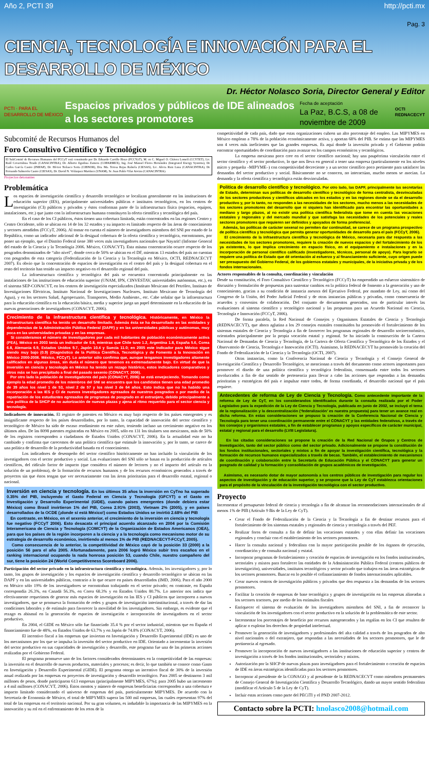Año 2, PCTI 39 http://pcti.mx
Pag. 3
CIENCIA, TECNOLOGÍA E INNOVACIÓN PARA EL DESARROLLO DE MÉXICO
Dr. Héctor Nolasco Soria, Director General y Editor
PCTI · PARA EL DESARROLLO DE MÉXICO Espacios privados y públicos de IDE alineados a los sectores promotores Fecha de aceptación
La Paz, B.C.S, a 08 de noviembre de 2009 OCTI REDNACECYT
Subcomité de Recursos Humanos del
Foro Consultivo Científico y Tecnológico
El SubComité de Recursos Humanos del FCCyT está constituido por Dr. Eduardo Carrillo Hoyo (FCCYyT), M. en C. Miguel O. Chávez Lomelí (CCYTET), Lic. Raúl Covarrubias Tirado (CANACINTRA), Dr. Alberto Eguibua Zamora (COPARMEX), Ing. José Manuel Flores Hernández (Integrated Energy Systems), Dr. Carlos García Castro (INIFAP), Dr. Héctor Nolasco Soria (CIBNOR), Dra. Ma. Teresa Rojas Rabiela (CIESAS), Lic. Alicia Ruiz Luna (CANACINTRA), Dr. Fernando Salmerón Castro (CIESAS), Dr. David N. Velázquez Martínez (UNAM), Sr. Juan Pablo Vilar Arvizu (CANACINTRA).
Proyectos detonantes
Problemática
Los espacios de investigación científica y desarrollo tecnológico se localizan generalmente en las instituciones de educación superior (IES), principalmente universidades públicas e institutos tecnológicos, en los centros de investigación (CI) públicos y privados y éstos conforman parte de la infraestructura física (espacios, equipos, instalaciones, etc.) que junto con la infraestructura humana constituyen la oferta científica y tecnológica del país.
En el caso de los CI públicos, éstos tienen una cobertura limitada, están concentrados en las regiones Centro y Centro Occidente, sólo se ubican en 14 de los 32 estados y su impacto es limitado respecto de las áreas de conocimiento y sectores atendidos (FCCyT, 2006). Al tomar en cuenta el número de investigadores miembros del SNI por estado de la República, como un indicador adicional de la desigual cobertura de la oferta científica y tecnológica, encontramos, por poner un ejemplo, que el Distrito Federal tiene 380 veces más investigadores nacionales que Nayarit! (Informe General del estado de la Ciencia y la Tecnología 2006. México, CONACYT). Esta misma concentración ocurre respecto de los posgrados denominados de “alto nivel”, donde cerca de 50% se ubican en el DF, mientras 13 estados del país no cuentan con posgrados de esta categoría (Federalización de la Ciencia y la Tecnología en México, OCTI, REDNACECYT 2007). Es obvio que la concentración de espacios de investigación en el centro del país y la desigual cobertura en el resto del territorio han tenido un impacto negativo en el desarrollo regional del país.
La infraestructura científica y tecnológica del país se encuentra concentrada principalmente en las instalaciones de las instituciones de educación superior (UNAM, IPN, CINVESTAV, universidades autónomas, etc.), en el sistema SEP-CONACYT, en los centros de investigación especializados (Instituto Mexicano del Petróleo, Instituto de Investigaciones Eléctricas, Instituto Nacional de Investigaciones Nucleares, Instituto Mexicano de Tecnología del Agua), y en los sectores Salud, Agropecuario, Transportes, Medio Ambiente., etc. Cabe señalar que la infraestructura para la educación científica en la educación básica, media y superior juega un papel determinante en la educación de las nuevas generaciones de investigadores (CONACYT, 2006).
Crecimiento de la infraestructura científica y tecnológica. Históricamente, en México la infraestructura científica ha tenido un desarrollo limitado. Además ésta se ha desarrollado en las entidades y dependencias de la Administración Pública Federal (DAPF) y en las universidades públicas y autónomas, muy poca en las universidades privadas y en las empresas.
Si consideramos el número de investigadores por cada mil habitantes de población económicamente activa (PEA), México en 2003 tenía un indicador de 0.8, mientras que Chile tuvo 1.2, Argentina 1.8, España 5.6, Corea 6.8, Alemania 6.9, Estados Unidos 9.7, Japón 10.4 y Suecia 11.0; en 2005 este indicador para México sigue siendo muy bajo (0.9) (Diagnóstico de la Política Científica, Tecnológica y de Fomento a la Innovación en México 2000-2006. México, FCCyT). Lo anterior sólo confirma que, aunque tengamos investigadores altamente calificados en algunas áreas, sin duda el número que tenemos es extremadamente bajo. En virtud de que la inversión en ciencia y tecnología en México ha tenido un rezago histórico, estos indicadores comparativos y otros más se han precipitado a final del pasado sexenio (CONACYT, 2006).
Por otro lado la población de investigadores del país (CONACYT, 2006) se está envejeciendo. Tomando como ejemplo la edad promedio de los miembros del SNI se encuentra que los candidatos tienen una edad promedio de 39 años los nivel 1 de 53, nivel 2 de 57 y los nivel 3 de 64 años. Esto indica que no ha habido una incorporación a las IES y CI de nuevos investigadores egresados de nuestros posgrados o por medio de la repatriación de los estudiantes egresados de programas de posgrado en el extranjero, debido principalmente a una política de la SHCP de no autorización de nuevas plazas y ajena al ritmo requerido para el sector ciencia y tecnología.
Indicadores de innovación. El registro de patentes en México es muy bajo respecto de los países emergentes y es insignificante respecto de los países desarrollados, por lo tanto, la capacidad de innovación del sector científico y tecnológico de México ha sido de escaso rendimiento en este rubro, teniendo incluso un crecimiento negativo en los últimos años. De las 8098 patentes registradas en México en 2005, sólo en 131 los titulares son mexicanos, más de 50% de los registros corresponden a ciudadanos de Estados Unidos (CONACYT, 2006). En la actualidad esto no ha cambiado y confirma que carecemos de una política científica que estimule la innovación y, por lo tanto, se carece de una política de desarrollo de la productividad basada en el conocimiento.
Los indicadores de desempeño del sector científico históricamente no han incluido la vinculación de los investigadores con el sector productivo y social. Las evaluaciones del SNI sólo se basan en la producción de artículos científicos, del ridículo factor de impacto (que considera el número de lectores y no el impacto del artículo en la solución de un problema), de la formación de recursos humanos y de los recursos económicos generados a través de proyectos sin que éstos tengan que ver necesariamente con las áreas prioritarias para el desarrollo estatal, regional o nacional.
Inversión en ciencia y tecnología. En los últimos 35 años la inversión en CyTno ha superado 0.35% del PIB, incluyendo el Gasto Federal en Ciencia y Tecnología (GFCYT) o el Gasto en Investigación y Desarrollo Experimental (GIDE), cuando países emergentes (donde debiera estar México) como Brasil invirtieron 1% del PIB, Corea 2.91% (2003), Vietnam 2% (2005), y en países desarrollados de la OCDE (¡donde sí está México!) como Estados Unidos se invirtió 2.68% del PIB
En contraste, en México, en el sexenio anterior, el crecimiento de la inversión en ciencia y tecnología fue negativo (FCCyT 2006). Esto desacata el principal acuerdo alcanzado en 2004 por la Comisión Interamericana de Ciencia y Tecnología (COMCYT) de la Organización de Estados Americanos (OEA), para que los países de la región incorporen a la ciencia y a la tecnología como mecanismo motor de su estrategia de desarrollo económico, invirtiendo al menos 1% de PIB (REDNACECYT-FCCyT, 2005).
Como consecuencia de lo anterior, la competitividad de México cayó de la posición 33 (2000) a la posición 56 para el año 2005. Afortunadamente, para 2006 logró México subir tres escaños en el ranking internacional ocupando la nada honrosa posición 53, cuando Chile, nuestro compañero del sur, tiene la posición 24 (World Competitiveness Scoreboard 2006).
Participación del sector privado en la infraestructura científica y tecnológica. Además, los investigadores y, por lo tanto, los grupos de investigación y los espacios de investigación científica y desarrollo tecnológico se ubican en las DAPF y en las universidades públicas, contrario a lo que ocurre en países desarrollados (IMD, 2006). Para el año 2000 en México sólo 19% de los investigadores se encontraban trabajando en el sector privado; en contraste, en España correspondía 26.3%, en Canadá 56.3%, en Corea 68.3% y en Estados Unidos 80.7%. Lo anterior nos indica que efectivamente requerimos de generar más espacios de investigación en las IES y CI públicos que incorporen a nuevos investigadores, que se promueva la formación de redes y grupos de investigación interinstitucional, a través de dar las condiciones laborales y de estímulo para favorecer la movilidad de los investigadores. Sin embargo, es evidente que el rezago es abismal en la generación de espacios de investigación e incorporación de investigadores en el sector productivo.
En 2004, el GIDE en México sólo fue financiado 35.4 % por el sector industrial, mientras que en España el financiamiento fue de 48%, en Estados Unidos de 63.7% y en Japón de 74.8% (CONACYT, 2006).
El incentivo fiscal a las empresas que inviertan en Investigación y Desarrollo Experimental (IDE) es uno de los mecanismos por los que se impulsa la inversión del sector productivo en IDE. Orientado a incrementar la inversión del sector productivo en sus capacidades de investigación y desarrollo, este programa fue una de las primeras acciones realizadas por el Gobierno Federal.
El programa promueve uno de los factores considerados determinantes en la competitividad de las empresas: la inversión en el desarrollo de nuevos productos, materiales y procesos; es decir, lo que también se conoce como Gasto en Investigación y Desarrollo Experimental (GIDE). El programa otorga un incentivo fiscal de 30% de la inversión anual realizada por las empresas en proyectos de investigación y desarrollo tecnológico. Para 2005 se destinaron 3 mil millones de pesos, donde participaron 613 empresas (principalmente MIPYMES, 67%); para 2005 hubo un incremento a 4 mil millones (CONACYT, 2006). Estos montos y número de empresas beneficiarias corresponden a una cobertura e impacto limitado considerando el universo de empresas del país, particularmente MIPYMES. De acuerdo con la Secretaría de Economía de México, el total de MIPYMES supera las 500 mil empresas, las cuales representan 97% del total de las empresas en el territorio nacional. Por su gran volumen, es indudable la importancia de las MIPYMES en la innovación y su rol en el enfrentamiento de los retos de la
competitividad de cada país, dado que estas organizaciones cubren un alto porcentaje del empleo. Las MIPYMES en México emplean a 78% de la población económicamente activa, y aportan 68% del PIB. Se estima que las MIPYMES son 4 veces más ineficientes que las grandes empresas. Es aquí donde la inversión privada y el Gobierno podrán encontrar oportunidades de coordinación para avanzar en los campos económicos y tecnológicos.
La empresa mexicana poco cree en el sector científico nacional; hay una paupérrima vinculación entre el sector científico y el sector productivo, lo que nos lleva en general a tener una empresa (particularmente en los niveles micro y pequeña –MIPYME–) con competitividad decreciente y a un sector científico poco pertinente para satisfacer las demandas del sector productivo y social. Básicamente no se conocen, no interactúan, mucho menos se asocian. La demanda y la oferta científica y tecnológica están desvinculadas.
Política de desarrollo científico y tecnológico. Por otro lado, las DAPF, principalmente las secretarías de Estado, determinan sus políticas de desarrollo científico y tecnológico de forma centralista, desvinculadas de los sectores productivos y científicos ubicados en los estados y en las regiones donde se da el desarrollo productivo y, por lo tanto, no responden a las necesidades de los sectores, mucho menos a las necesidades de los sectores promotores del desarrollo que ni siquiera han identificado para encontrar las oportunidades a mediano y largo plazos, al no existir una política científica federalista que tome en cuenta las vocaciones estatales y regionales y del mercado mundial y que satisfaga las necesidades de los potenciales y reales sectores promotores que requieren ser definidos y apoyados de forma preferencial.
Además, las políticas de carácter sexenal no permiten dar continuidad, se carece de un programa prospectivo de política científica y tecnológica que permita generar oportunidades de desarrollo para el país (FCCyT, 2006).
El crecimiento de la infraestructura científica y tecnológica de México, necesaria para dar respuesta a las necesidades de los sectores promotores, requiere la creación de nuevos espacios y del fortalecimiento de los ya existentes, lo que implica crecimiento en espacio físico, en el equipamiento e instalaciones y en la incorporación de personal científico calificado (investigadores, técnicos, personal de apoyo). Para lograrlo se requiere una política de Estado que dé orientación al esfuerzo y al financiamiento suficiente, cuyo origen puede ser presupuesto del Gobierno Federal, de los gobiernos estatales y municipales, de la iniciativa privada y de los fondos internacionales.
Actores responsables de la consulta, coordinación y vinculación
Desde su constitución, el Foro Consultivo Científico y Tecnológico (FCCyT) ha emprendido un esfuerzo sistemático de discusión y formulación de propuestas para sustentar cambios en la política federal de fomento a la generación y uso de conocimiento, gracias a su condición de instancia asesora del Ejecutivo Federal, por mandato de Ley, así como del Congreso de la Unión, del Poder Judicial Federal y de otras instancias públicas y privadas, como consecuencia de acuerdos y convenios de colaboración. Del conjunto de documentos generados, son de particular interés las evaluaciones al sistema científico y tecnológico nacional y las propuestas para un Acuerdo Nacional en Ciencia, Tecnología e Innovación (FCCyT, 2006).
De forma paralela, la Red Nacional de Consejos y Organismos Estatales de Ciencia y Tecnología (REDNACECYT), que ahora aglutina a los 29 consejos estatales constituidos ha promovido el fortalecimiento de los sistemas estatales de Ciencia y Tecnología a fin de favorecer los programas regionales de desarrollo socioeconómico, orientados principalmente por la propia vocación estatal y regional. Se ha iniciado la construcción de la Cartera Nacional de Demandas de Ciencia y Tecnología, de la Cartera de Oferta Científica y Tecnológica de los Estados y el Observatorio de Ciencia, Tecnología e Innovación (OCTI). Asimismo, la REDNACECYT ha promovido la creación del Fondo de Federalización de la Ciencia y la Tecnología (OCTI, 2007).
Otras instancias, como la Conferencia Nacional de Ciencia y Tecnología y el Consejo General de Investigación Científica y Desarrollo Tecnológico, se mencionan a través del documento como actores importantes para promover el diseño de una política científica y tecnológica federalista, consensuada entre todos los sectores involucrados a fin de dar sentido de pertenencia para llevar a cabo las acciones que respondan a las demandas prioritarias y estratégicas del país e impulsar entre todos, de forma coordinada, el desarrollo nacional que el país requiere.
Antecedentes de reforma de Ley de Ciencia y Tecnología. Como antecedente importante de la reforma de Ley de CyT, en los considerandos identificados durante la consulta realizada por el Poder Legislativo para la expedición de la Ley de Ciencia y Tecnología, publicada en junio de 2002, se incluyó el tema de la regionalización y la descentralización (‘federalización’ es nuestra propuesta) para tener un avance real en dicha reforma. En estas consideraciones se propuso la creación de la Conferencia Nacional de Ciencia y Tecnología para tener una coordinación permanente entre el CONACYT y las entidades federativas, a través de los consejos y organismos estatales, a fin de establecer programas y apoyos específicos de carácter municipal, estatal y regional para el desarrollo (LVIII Legislatura).
En las citadas consideraciones se propone la creación de la Red Nacional de Grupos y Centros de Investigación, tanto del sector público como del sector privado. Adicionalmente se propone la constitución de los fondos institucionales, sectoriales y mixtos a fin de apoyar la investigación científica, tecnológica y la formación de recursos humanos especializados a través de becas. También, el establecimiento de mecanismos de coordinación y colaboración entre la Secretaría de Educación Pública y el CONACYT para generar un posgrado de calidad y la formación y consolidación de grupos académicos de investigación.
Asimismo, es necesario dotar de mayor autonomía a los centros públicos de investigación para regular los aspectos de investigación y de educación superior, y se propone que la Ley de CyT establezca orientaciones para el propósito de la vinculación de la investigación tecnológica con el sector productivo.
Proyecto
Incrementar el presupuesto federal de ciencia y tecnología a fin de alcanzar las recomendaciones internacionales de al menos 1% de PIB (Artículo 9 Bis de la Ley de CyT).
Crear el Fondo de Federalización de la Ciencia y la Tecnología a fin de destinar recursos para el fortalecimiento de los sistemas estatales y regionales de ciencia y tecnología a través del PEF.
Realizar foros de consulta a fin de definir las vocaciones estatales y con ellas definir las vocaciones regionales y concluir con el establecimiento de los sectores promotores.
Hacer la consulta nacional y federalista con la mayor participación posible de los órganos de ejecución, coordinación y de consulta nacional y estatal.
Incorporar programas de fortalecimiento y creación de espacios de investigación en los fondos institucionales, sectoriales y mixtos para fortalecer las entidades de la Administración Pública Federal (centros públicos de investigación), universidades, institutos tecnológicos y sector privado que trabajen en las áreas estratégicas de los sectores promotores. Buscar en lo posible el cofinanciamiento de fondos internacionales aplicables.
Crear nuevos centros de investigación públicos y privados que den respuesta a las demandas de los sectores promotores.
Facilitar la creación de empresas de base tecnológica y grupos de investigación en las empresas alineadas a los sectores tractores, por medio de los estímulos fiscales
Enriquecer el sistema de evaluación de los investigadores miembros del SNI, a fin de reconocer la vinculación de los investigadores con el sector productivo en la solución de la problemática de este sector.
Incrementar los porcentajes de beneficio por recursos autogenerados y las regalías en los CI que resulten de aplicar o explotar los derechos de propiedad intelectual.
Promover la generación de investigadores y profesionales del alta calidad a través de los posgrados de alto nivel nacionales o del extranjero, que respondan a las necesidades de los sectores promotores, que le de pertinencia al egresado.
Promover la incorporación de nuevos investigadores a las instituciones de educación superior y centros de investigación a través de los fondos institucionales, sectoriales y mixtos.
Autorización por la SHCP de nuevas plazas para investigadores para el fortalecimiento o creación de espacios de IDE en áreas estratégicas identificadas para los sectores promotores.
Incorporar al presidente de la CONAGO y al presidente de la REDNACECYT como miembros permanentes de Consejo General de Investigación Científica y Desarrollo Tecnológico, dando un mayor sentido federalista (modificar el Artículo 5 de la Ley de CyT).
Incluir estas acciones como parte del PECiTI y el PND 2007-2012.
Contacto sobre la PCTI: hnolasco2008@hotmail.com